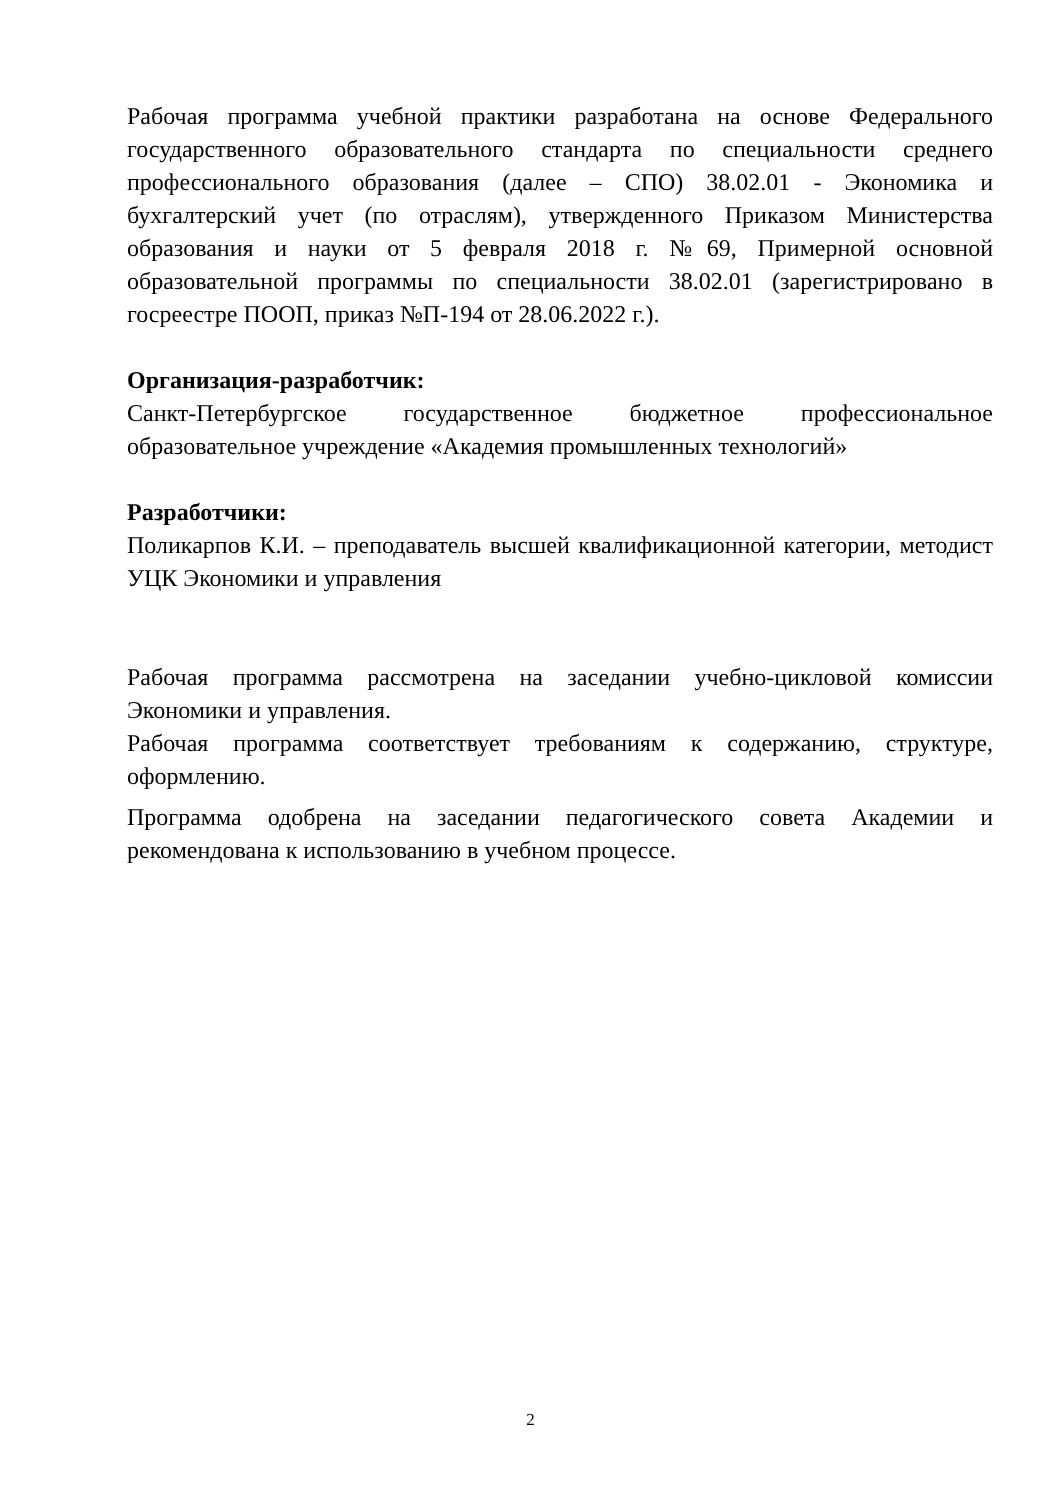Рабочая программа учебной практики разработана на основе Федерального государственного образовательного стандарта по специальности среднего профессионального образования (далее – СПО) 38.02.01 - Экономика и бухгалтерский учет (по отраслям), утвержденного Приказом Министерства образования и науки от 5 февраля 2018 г. №69, Примерной основной образовательной программы по специальности 38.02.01 (зарегистрировано в госреестре ПООП, приказ №П-194 от 28.06.2022 г.).
Организация-разработчик:
Санкт-Петербургское государственное бюджетное профессиональное образовательное учреждение «Академия промышленных технологий»
Разработчики:
Поликарпов К.И. – преподаватель высшей квалификационной категории, методист УЦК Экономики и управления
Рабочая программа рассмотрена на заседании учебно-цикловой комиссии Экономики и управления.
Рабочая программа соответствует требованиям к содержанию, структуре, оформлению.
Программа одобрена на заседании педагогического совета Академии и рекомендована к использованию в учебном процессе.
2